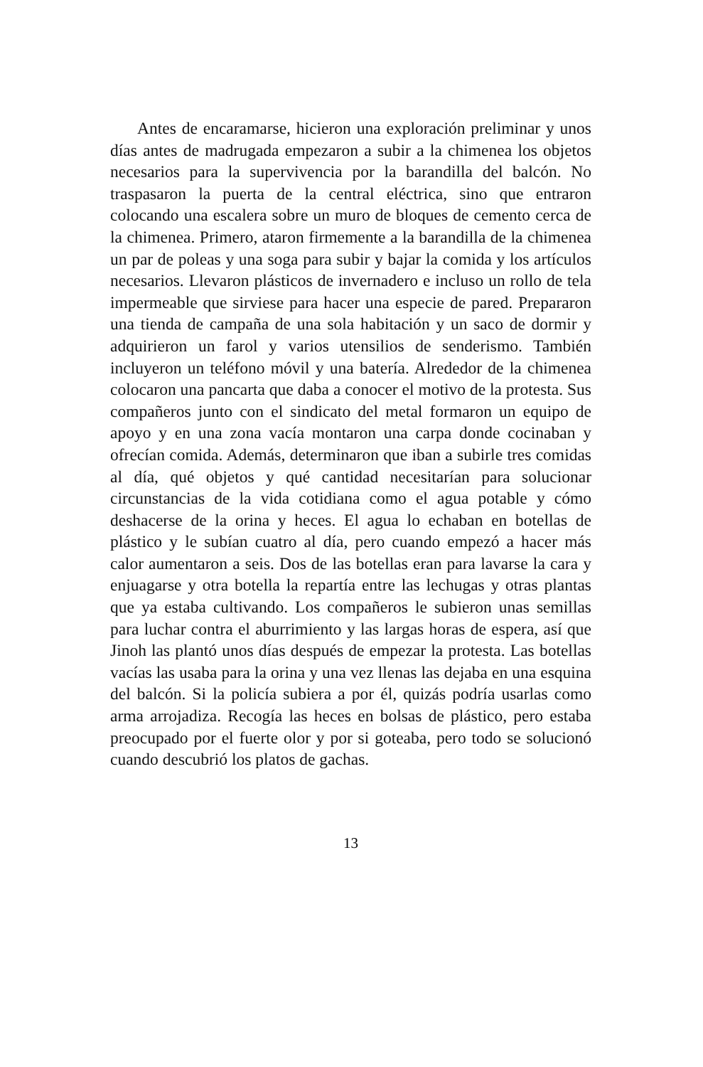Antes de encaramarse, hicieron una exploración preliminar y unos días antes de madrugada empezaron a subir a la chimenea los objetos necesarios para la supervivencia por la barandilla del balcón. No traspasaron la puerta de la central eléctrica, sino que entraron colocando una escalera sobre un muro de bloques de cemento cerca de la chimenea. Primero, ataron firmemente a la barandilla de la chimenea un par de poleas y una soga para subir y bajar la comida y los artículos necesarios. Llevaron plásticos de invernadero e incluso un rollo de tela impermeable que sirviese para hacer una especie de pared. Prepararon una tienda de campaña de una sola habitación y un saco de dormir y adquirieron un farol y varios utensilios de senderismo. También incluyeron un teléfono móvil y una batería. Alrededor de la chimenea colocaron una pancarta que daba a conocer el motivo de la protesta. Sus compañeros junto con el sindicato del metal formaron un equipo de apoyo y en una zona vacía montaron una carpa donde cocinaban y ofrecían comida. Además, determinaron que iban a subirle tres comidas al día, qué objetos y qué cantidad necesitarían para solucionar circunstancias de la vida cotidiana como el agua potable y cómo deshacerse de la orina y heces. El agua lo echaban en botellas de plástico y le subían cuatro al día, pero cuando empezó a hacer más calor aumentaron a seis. Dos de las botellas eran para lavarse la cara y enjuagarse y otra botella la repartía entre las lechugas y otras plantas que ya estaba cultivando. Los compañeros le subieron unas semillas para luchar contra el aburrimiento y las largas horas de espera, así que Jinoh las plantó unos días después de empezar la protesta. Las botellas vacías las usaba para la orina y una vez llenas las dejaba en una esquina del balcón. Si la policía subiera a por él, quizás podría usarlas como arma arrojadiza. Recogía las heces en bolsas de plástico, pero estaba preocupado por el fuerte olor y por si goteaba, pero todo se solucionó cuando descubrió los platos de gachas.
13